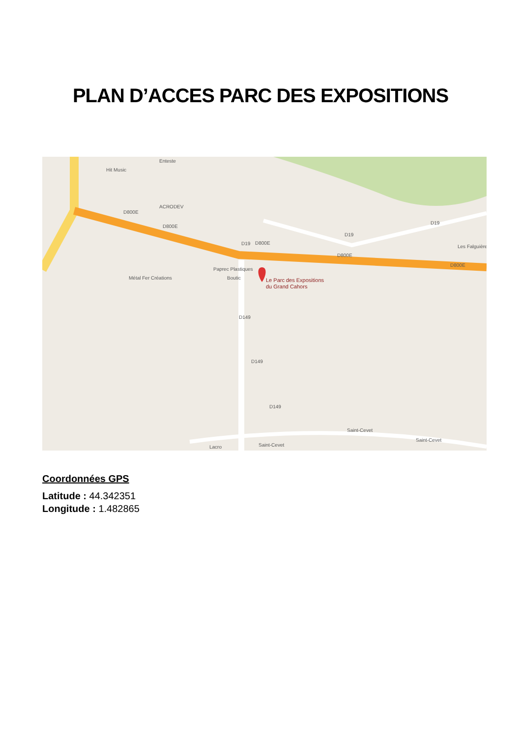PLAN D’ACCES PARC DES EXPOSITIONS
Hit Music
Enteste
ACRODEV
D800E
D800E
D19
D800E
D19
D19
Les Falguière
D800E
D800E
Paprec Plastiques
Boutic
Métal Fer Créations
D149
D149
D149
Saint-Cevet
Saint-Cevet
Saint-Cevet
Lacro
Le Parc des Expositions
du Grand Cahors
Coordonnées GPS
Latitude : 44.342351
Longitude : 1.482865